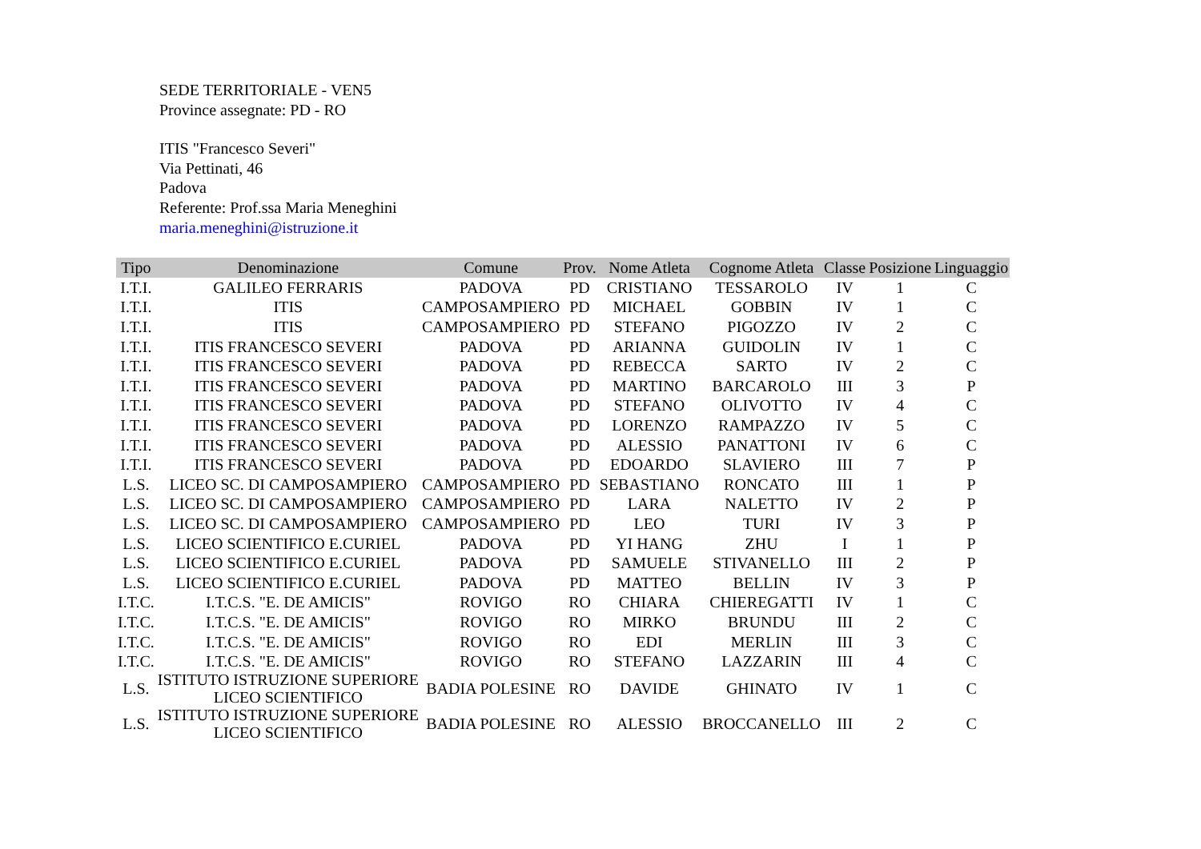SEDE TERRITORIALE - VEN5
Province assegnate: PD - RO
ITIS "Francesco Severi"
Via Pettinati, 46
Padova
Referente: Prof.ssa Maria Meneghini
maria.meneghini@istruzione.it
| Tipo | Denominazione | Comune | Prov. | Nome Atleta | Cognome Atleta | Classe | Posizione | Linguaggio |
| --- | --- | --- | --- | --- | --- | --- | --- | --- |
| I.T.I. | GALILEO FERRARIS | PADOVA | PD | CRISTIANO | TESSAROLO | IV | 1 | C |
| I.T.I. | ITIS | CAMPOSAMPIERO | PD | MICHAEL | GOBBIN | IV | 1 | C |
| I.T.I. | ITIS | CAMPOSAMPIERO | PD | STEFANO | PIGOZZO | IV | 2 | C |
| I.T.I. | ITIS FRANCESCO SEVERI | PADOVA | PD | ARIANNA | GUIDOLIN | IV | 1 | C |
| I.T.I. | ITIS FRANCESCO SEVERI | PADOVA | PD | REBECCA | SARTO | IV | 2 | C |
| I.T.I. | ITIS FRANCESCO SEVERI | PADOVA | PD | MARTINO | BARCAROLO | III | 3 | P |
| I.T.I. | ITIS FRANCESCO SEVERI | PADOVA | PD | STEFANO | OLIVOTTO | IV | 4 | C |
| I.T.I. | ITIS FRANCESCO SEVERI | PADOVA | PD | LORENZO | RAMPAZZO | IV | 5 | C |
| I.T.I. | ITIS FRANCESCO SEVERI | PADOVA | PD | ALESSIO | PANATTONI | IV | 6 | C |
| I.T.I. | ITIS FRANCESCO SEVERI | PADOVA | PD | EDOARDO | SLAVIERO | III | 7 | P |
| L.S. | LICEO SC. DI CAMPOSAMPIERO | CAMPOSAMPIERO | PD | SEBASTIANO | RONCATO | III | 1 | P |
| L.S. | LICEO SC. DI CAMPOSAMPIERO | CAMPOSAMPIERO | PD | LARA | NALETTO | IV | 2 | P |
| L.S. | LICEO SC. DI CAMPOSAMPIERO | CAMPOSAMPIERO | PD | LEO | TURI | IV | 3 | P |
| L.S. | LICEO SCIENTIFICO E.CURIEL | PADOVA | PD | YI HANG | ZHU | I | 1 | P |
| L.S. | LICEO SCIENTIFICO E.CURIEL | PADOVA | PD | SAMUELE | STIVANELLO | III | 2 | P |
| L.S. | LICEO SCIENTIFICO E.CURIEL | PADOVA | PD | MATTEO | BELLIN | IV | 3 | P |
| I.T.C. | I.T.C.S. "E. DE AMICIS" | ROVIGO | RO | CHIARA | CHIEREGATTI | IV | 1 | C |
| I.T.C. | I.T.C.S. "E. DE AMICIS" | ROVIGO | RO | MIRKO | BRUNDU | III | 2 | C |
| I.T.C. | I.T.C.S. "E. DE AMICIS" | ROVIGO | RO | EDI | MERLIN | III | 3 | C |
| I.T.C. | I.T.C.S. "E. DE AMICIS" | ROVIGO | RO | STEFANO | LAZZARIN | III | 4 | C |
| L.S. | ISTITUTO ISTRUZIONE SUPERIORE LICEO SCIENTIFICO | BADIA POLESINE | RO | DAVIDE | GHINATO | IV | 1 | C |
| L.S. | ISTITUTO ISTRUZIONE SUPERIORE LICEO SCIENTIFICO | BADIA POLESINE | RO | ALESSIO | BROCCANELLO | III | 2 | C |